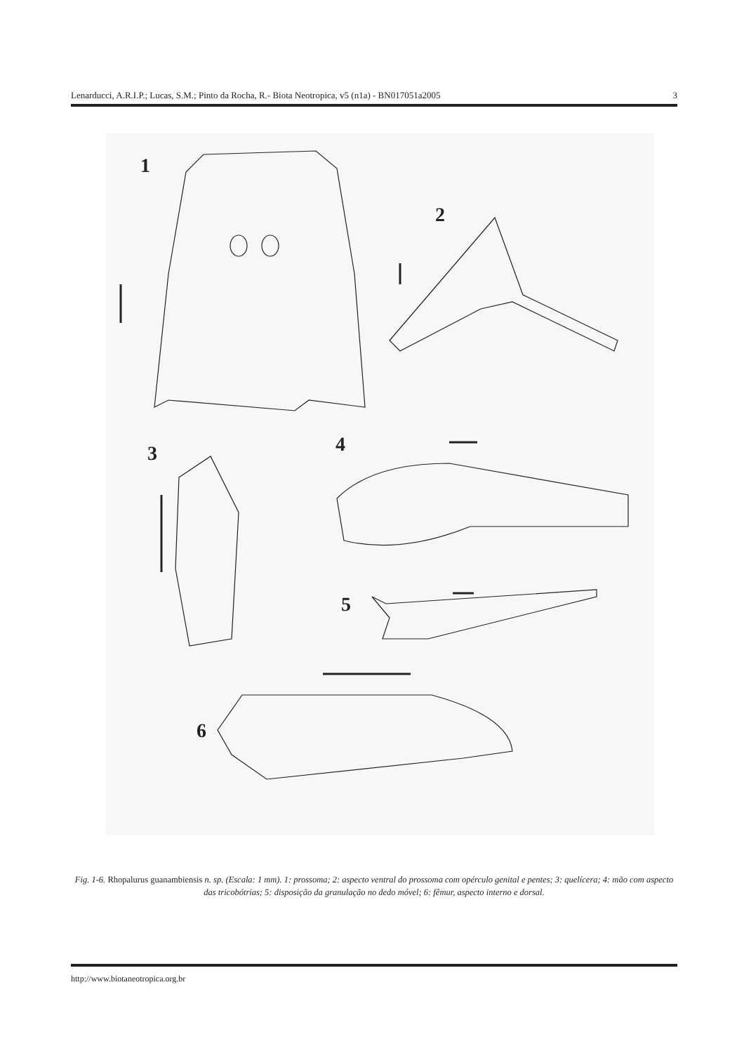Lenarducci, A.R.I.P.; Lucas, S.M.; Pinto da Rocha, R.- Biota Neotropica, v5 (n1a) - BN017051a2005 3
1
2
3
4
5
6
Fig. 1-6. Rhopalurus guanambiensis n. sp. (Escala: 1 mm). 1: prossoma; 2: aspecto ventral do prossoma com opérculo genital e pentes; 3: quelícera; 4: mão com aspecto das tricobótrias; 5: disposição da granulação no dedo móvel; 6: fêmur, aspecto interno e dorsal.
http://www.biotaneotropica.org.br